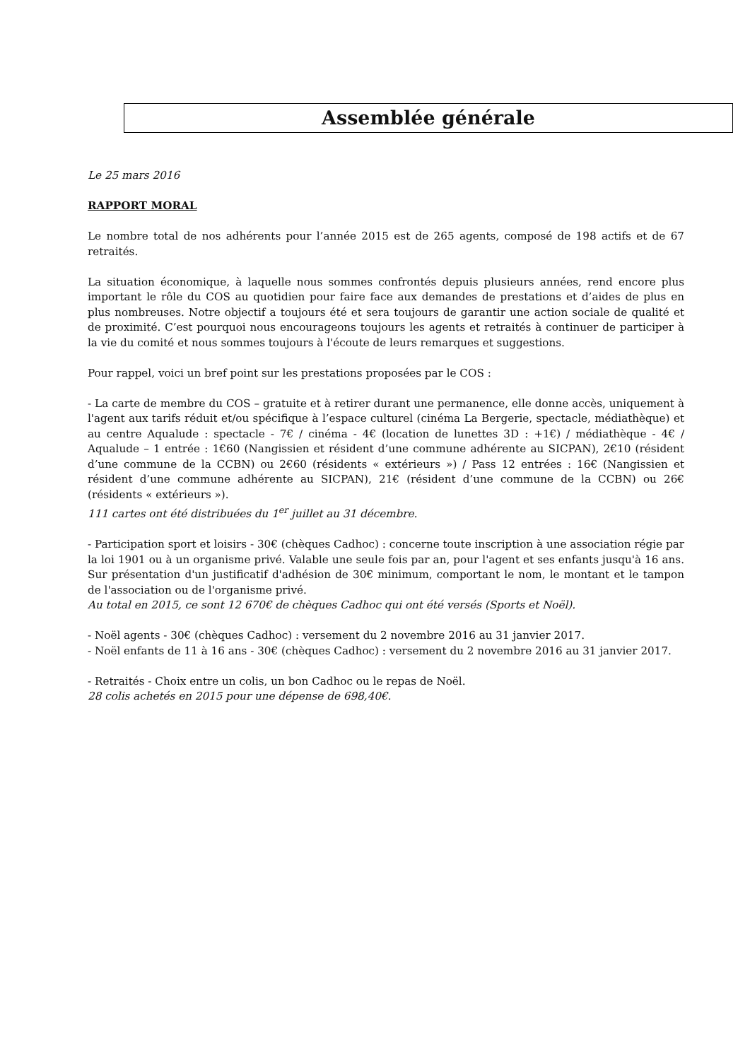Assemblée générale
Le 25 mars 2016
RAPPORT MORAL
Le nombre total de nos adhérents pour l’année 2015 est de 265 agents, composé de 198 actifs et de 67 retraités.
La situation économique, à laquelle nous sommes confrontés depuis plusieurs années, rend encore plus important le rôle du COS au quotidien pour faire face aux demandes de prestations et d’aides de plus en plus nombreuses. Notre objectif a toujours été et sera toujours de garantir une action sociale de qualité et de proximité. C’est pourquoi nous encourageons toujours les agents et retraités à continuer de participer à la vie du comité et nous sommes toujours à l'écoute de leurs remarques et suggestions.
Pour rappel, voici un bref point sur les prestations proposées par le COS :
- La carte de membre du COS – gratuite et à retirer durant une permanence, elle donne accès, uniquement à l'agent aux tarifs réduit et/ou spécifique à l’espace culturel (cinéma La Bergerie, spectacle, médiathèque) et au centre Aqualude : spectacle - 7€ / cinéma - 4€ (location de lunettes 3D : +1€) / médiathèque - 4€ / Aqualude – 1 entrée : 1€60 (Nangissien et résident d’une commune adhérente au SICPAN), 2€10 (résident d’une commune de la CCBN) ou 2€60 (résidents « extérieurs ») / Pass 12 entrées : 16€ (Nangissien et résident d’une commune adhérente au SICPAN), 21€ (résident d’une commune de la CCBN) ou 26€ (résidents « extérieurs »).
111 cartes ont été distribuées du 1<sup>er</sup> juillet au 31 décembre.
- Participation sport et loisirs - 30€ (chèques Cadhoc) : concerne toute inscription à une association régie par la loi 1901 ou à un organisme privé. Valable une seule fois par an, pour l'agent et ses enfants jusqu'à 16 ans. Sur présentation d'un justificatif d'adhésion de 30€ minimum, comportant le nom, le montant et le tampon de l'association ou de l'organisme privé.
Au total en 2015, ce sont 12 670€ de chèques Cadhoc qui ont été versés (Sports et Noël).
- Noël agents - 30€ (chèques Cadhoc) : versement du 2 novembre 2016 au 31 janvier 2017.
- Noël enfants de 11 à 16 ans - 30€ (chèques Cadhoc) : versement du 2 novembre 2016 au 31 janvier 2017.
- Retraités - Choix entre un colis, un bon Cadhoc ou le repas de Noël.
28 colis achetés en 2015 pour une dépense de 698,40€.